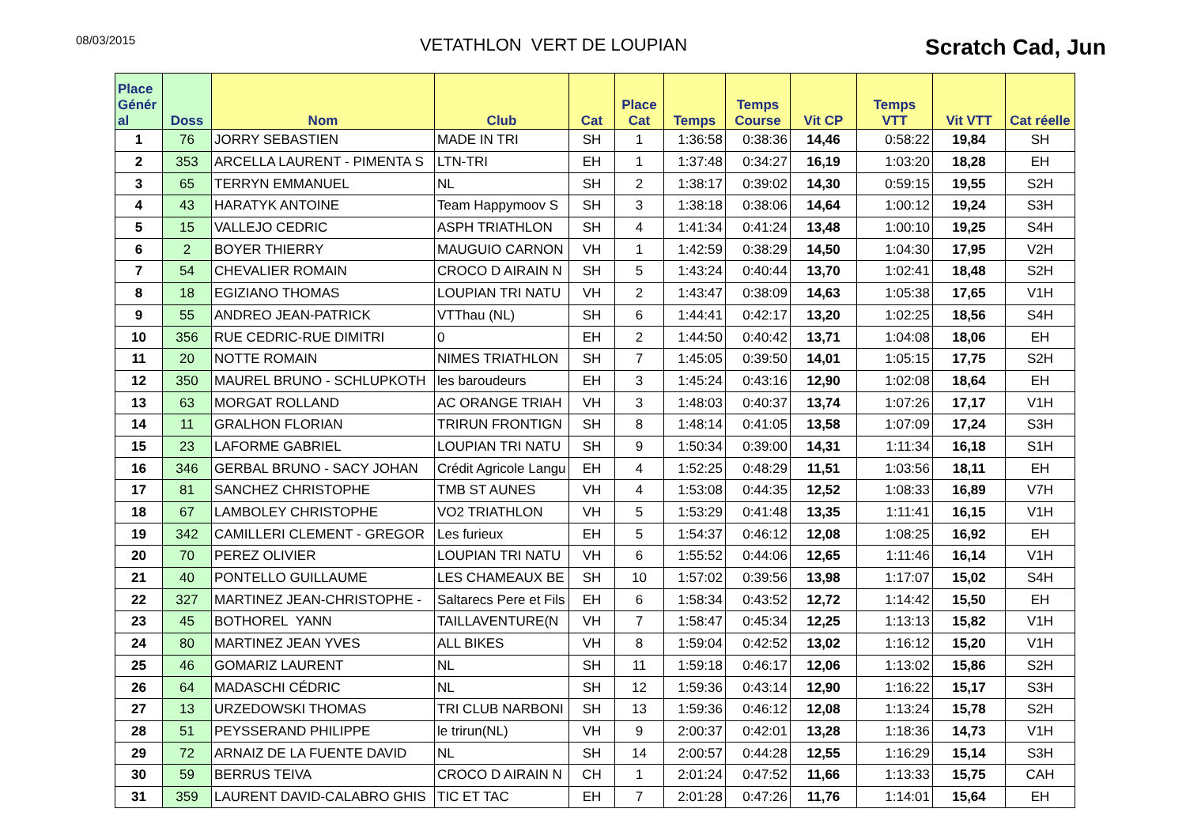08/03/2015
VETATHLON VERT DE LOUPIAN
Scratch Cad, Jun
| Place Génér al | Doss | Nom | Club | Cat | Place Cat | Temps | Temps Course | Vit CP | Temps VTT | Vit VTT | Cat réelle |
| --- | --- | --- | --- | --- | --- | --- | --- | --- | --- | --- | --- |
| 1 | 76 | JORRY SEBASTIEN | MADE IN TRI | SH | 1 | 1:36:58 | 0:38:36 | 14,46 | 0:58:22 | 19,84 | SH |
| 2 | 353 | ARCELLA LAURENT - PIMENTA S | LTN-TRI | EH | 1 | 1:37:48 | 0:34:27 | 16,19 | 1:03:20 | 18,28 | EH |
| 3 | 65 | TERRYN EMMANUEL | NL | SH | 2 | 1:38:17 | 0:39:02 | 14,30 | 0:59:15 | 19,55 | S2H |
| 4 | 43 | HARATYK ANTOINE | Team Happymoov S | SH | 3 | 1:38:18 | 0:38:06 | 14,64 | 1:00:12 | 19,24 | S3H |
| 5 | 15 | VALLEJO CEDRIC | ASPH TRIATHLON | SH | 4 | 1:41:34 | 0:41:24 | 13,48 | 1:00:10 | 19,25 | S4H |
| 6 | 2 | BOYER THIERRY | MAUGUIO CARNON | VH | 1 | 1:42:59 | 0:38:29 | 14,50 | 1:04:30 | 17,95 | V2H |
| 7 | 54 | CHEVALIER ROMAIN | CROCO D AIRAIN N | SH | 5 | 1:43:24 | 0:40:44 | 13,70 | 1:02:41 | 18,48 | S2H |
| 8 | 18 | EGIZIANO THOMAS | LOUPIAN TRI NATU | VH | 2 | 1:43:47 | 0:38:09 | 14,63 | 1:05:38 | 17,65 | V1H |
| 9 | 55 | ANDREO JEAN-PATRICK | VTThau (NL) | SH | 6 | 1:44:41 | 0:42:17 | 13,20 | 1:02:25 | 18,56 | S4H |
| 10 | 356 | RUE CEDRIC-RUE DIMITRI | 0 | EH | 2 | 1:44:50 | 0:40:42 | 13,71 | 1:04:08 | 18,06 | EH |
| 11 | 20 | NOTTE ROMAIN | NIMES TRIATHLON | SH | 7 | 1:45:05 | 0:39:50 | 14,01 | 1:05:15 | 17,75 | S2H |
| 12 | 350 | MAUREL BRUNO - SCHLUPKOTH | les baroudeurs | EH | 3 | 1:45:24 | 0:43:16 | 12,90 | 1:02:08 | 18,64 | EH |
| 13 | 63 | MORGAT ROLLAND | AC ORANGE TRIAH | VH | 3 | 1:48:03 | 0:40:37 | 13,74 | 1:07:26 | 17,17 | V1H |
| 14 | 11 | GRALHON FLORIAN | TRIRUN FRONTIGN | SH | 8 | 1:48:14 | 0:41:05 | 13,58 | 1:07:09 | 17,24 | S3H |
| 15 | 23 | LAFORME GABRIEL | LOUPIAN TRI NATU | SH | 9 | 1:50:34 | 0:39:00 | 14,31 | 1:11:34 | 16,18 | S1H |
| 16 | 346 | GERBAL BRUNO - SACY JOHAN | Crédit Agricole Langu | EH | 4 | 1:52:25 | 0:48:29 | 11,51 | 1:03:56 | 18,11 | EH |
| 17 | 81 | SANCHEZ CHRISTOPHE | TMB ST AUNES | VH | 4 | 1:53:08 | 0:44:35 | 12,52 | 1:08:33 | 16,89 | V7H |
| 18 | 67 | LAMBOLEY CHRISTOPHE | VO2 TRIATHLON | VH | 5 | 1:53:29 | 0:41:48 | 13,35 | 1:11:41 | 16,15 | V1H |
| 19 | 342 | CAMILLERI CLEMENT - GREGOR | Les furieux | EH | 5 | 1:54:37 | 0:46:12 | 12,08 | 1:08:25 | 16,92 | EH |
| 20 | 70 | PEREZ OLIVIER | LOUPIAN TRI NATU | VH | 6 | 1:55:52 | 0:44:06 | 12,65 | 1:11:46 | 16,14 | V1H |
| 21 | 40 | PONTELLO GUILLAUME | LES CHAMEAUX BE | SH | 10 | 1:57:02 | 0:39:56 | 13,98 | 1:17:07 | 15,02 | S4H |
| 22 | 327 | MARTINEZ JEAN-CHRISTOPHE - | Saltarecs Pere et Fils | EH | 6 | 1:58:34 | 0:43:52 | 12,72 | 1:14:42 | 15,50 | EH |
| 23 | 45 | BOTHOREL YANN | TAILLAVENTURE(N | VH | 7 | 1:58:47 | 0:45:34 | 12,25 | 1:13:13 | 15,82 | V1H |
| 24 | 80 | MARTINEZ JEAN YVES | ALL BIKES | VH | 8 | 1:59:04 | 0:42:52 | 13,02 | 1:16:12 | 15,20 | V1H |
| 25 | 46 | GOMARIZ LAURENT | NL | SH | 11 | 1:59:18 | 0:46:17 | 12,06 | 1:13:02 | 15,86 | S2H |
| 26 | 64 | MADASCHI CÉDRIC | NL | SH | 12 | 1:59:36 | 0:43:14 | 12,90 | 1:16:22 | 15,17 | S3H |
| 27 | 13 | URZEDOWSKI THOMAS | TRI CLUB NARBONI | SH | 13 | 1:59:36 | 0:46:12 | 12,08 | 1:13:24 | 15,78 | S2H |
| 28 | 51 | PEYSSERAND PHILIPPE | le trirun(NL) | VH | 9 | 2:00:37 | 0:42:01 | 13,28 | 1:18:36 | 14,73 | V1H |
| 29 | 72 | ARNAIZ DE LA FUENTE DAVID | NL | SH | 14 | 2:00:57 | 0:44:28 | 12,55 | 1:16:29 | 15,14 | S3H |
| 30 | 59 | BERRUS TEIVA | CROCO D AIRAIN N | CH | 1 | 2:01:24 | 0:47:52 | 11,66 | 1:13:33 | 15,75 | CAH |
| 31 | 359 | LAURENT DAVID-CALABRO GHIS | TIC ET TAC | EH | 7 | 2:01:28 | 0:47:26 | 11,76 | 1:14:01 | 15,64 | EH |